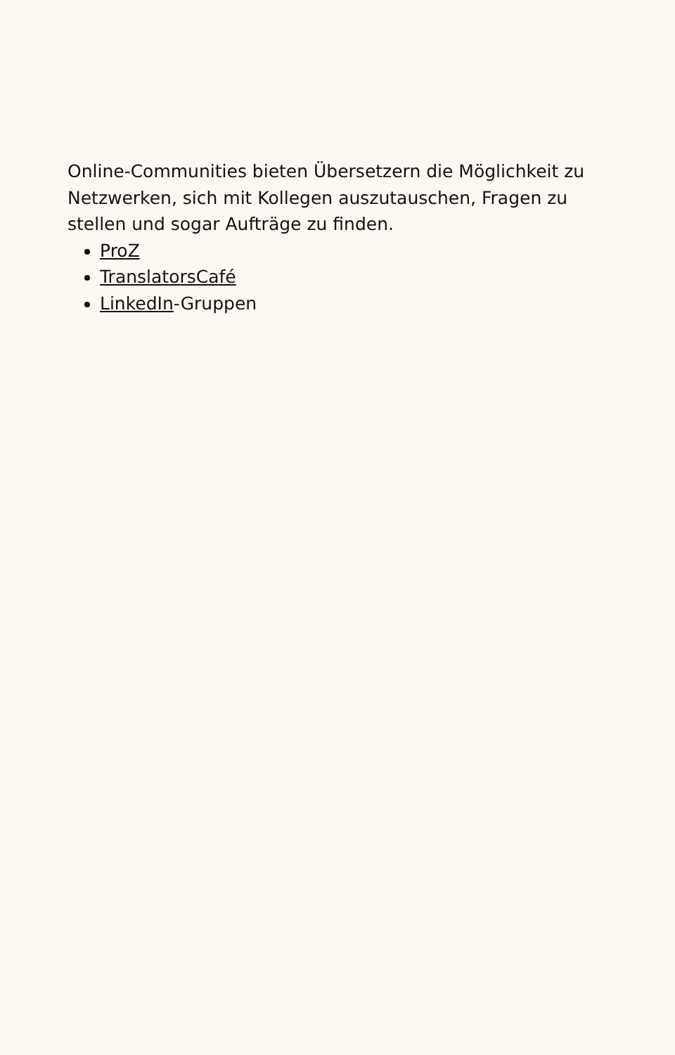Online-Communities bieten Übersetzern die Möglichkeit zu Netzwerken, sich mit Kollegen auszutauschen, Fragen zu stellen und sogar Aufträge zu finden.
ProZ
TranslatorsCafé
LinkedIn-Gruppen